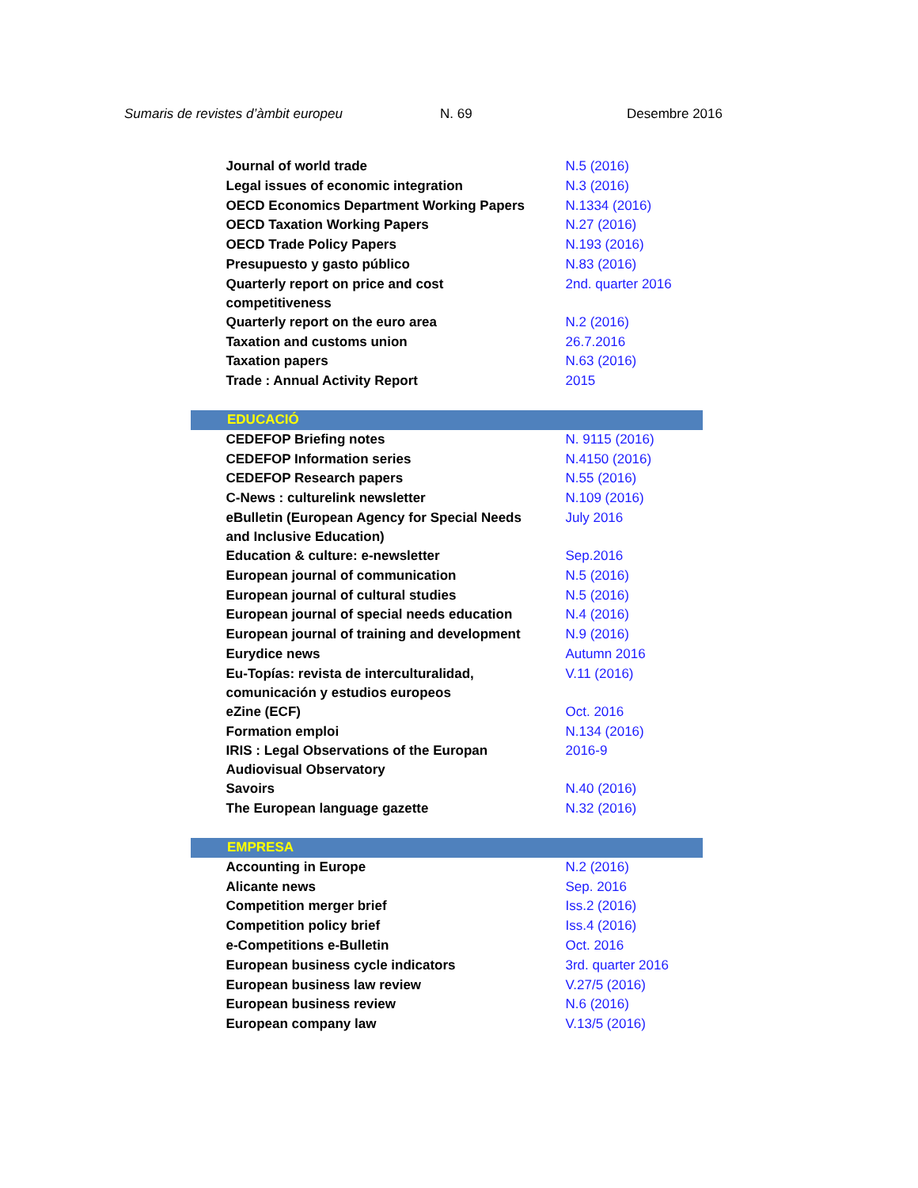Sumaris de revistes d’àmbit europeu
N. 69 Desembre 2016
| Journal of world trade | N.5 (2016) |
| Legal issues of economic integration | N.3 (2016) |
| OECD Economics Department Working Papers | N.1334 (2016) |
| OECD Taxation Working Papers | N.27 (2016) |
| OECD Trade Policy Papers | N.193 (2016) |
| Presupuesto y gasto público | N.83 (2016) |
| Quarterly report on price and cost competitiveness | 2nd. quarter 2016 |
| Quarterly report on the euro area | N.2 (2016) |
| Taxation and customs union | 26.7.2016 |
| Taxation papers | N.63 (2016) |
| Trade : Annual Activity Report | 2015 |
| EDUCACIÓ | |
| CEDEFOP Briefing notes | N. 9115 (2016) |
| CEDEFOP Information series | N.4150 (2016) |
| CEDEFOP Research papers | N.55 (2016) |
| C-News : culturelink newsletter | N.109 (2016) |
| eBulletin (European Agency for Special Needs and Inclusive Education) | July 2016 |
| Education & culture: e-newsletter | Sep.2016 |
| European journal of communication | N.5 (2016) |
| European journal of cultural studies | N.5 (2016) |
| European journal of special needs education | N.4 (2016) |
| European journal of training and development | N.9 (2016) |
| Eurydice news | Autumn 2016 |
| Eu-Topías: revista de interculturalidad, comunicación y estudios europeos | V.11 (2016) |
| eZine (ECF) | Oct. 2016 |
| Formation emploi | N.134 (2016) |
| IRIS : Legal Observations of the Europan Audiovisual Observatory | 2016-9 |
| Savoirs | N.40 (2016) |
| The European language gazette | N.32 (2016) |
| EMPRESA | |
| Accounting in Europe | N.2 (2016) |
| Alicante news | Sep. 2016 |
| Competition merger brief | Iss.2 (2016) |
| Competition policy brief | Iss.4 (2016) |
| e-Competitions e-Bulletin | Oct. 2016 |
| European business cycle indicators | 3rd. quarter 2016 |
| European business law review | V.27/5 (2016) |
| European business review | N.6 (2016) |
| European company law | V.13/5 (2016) |